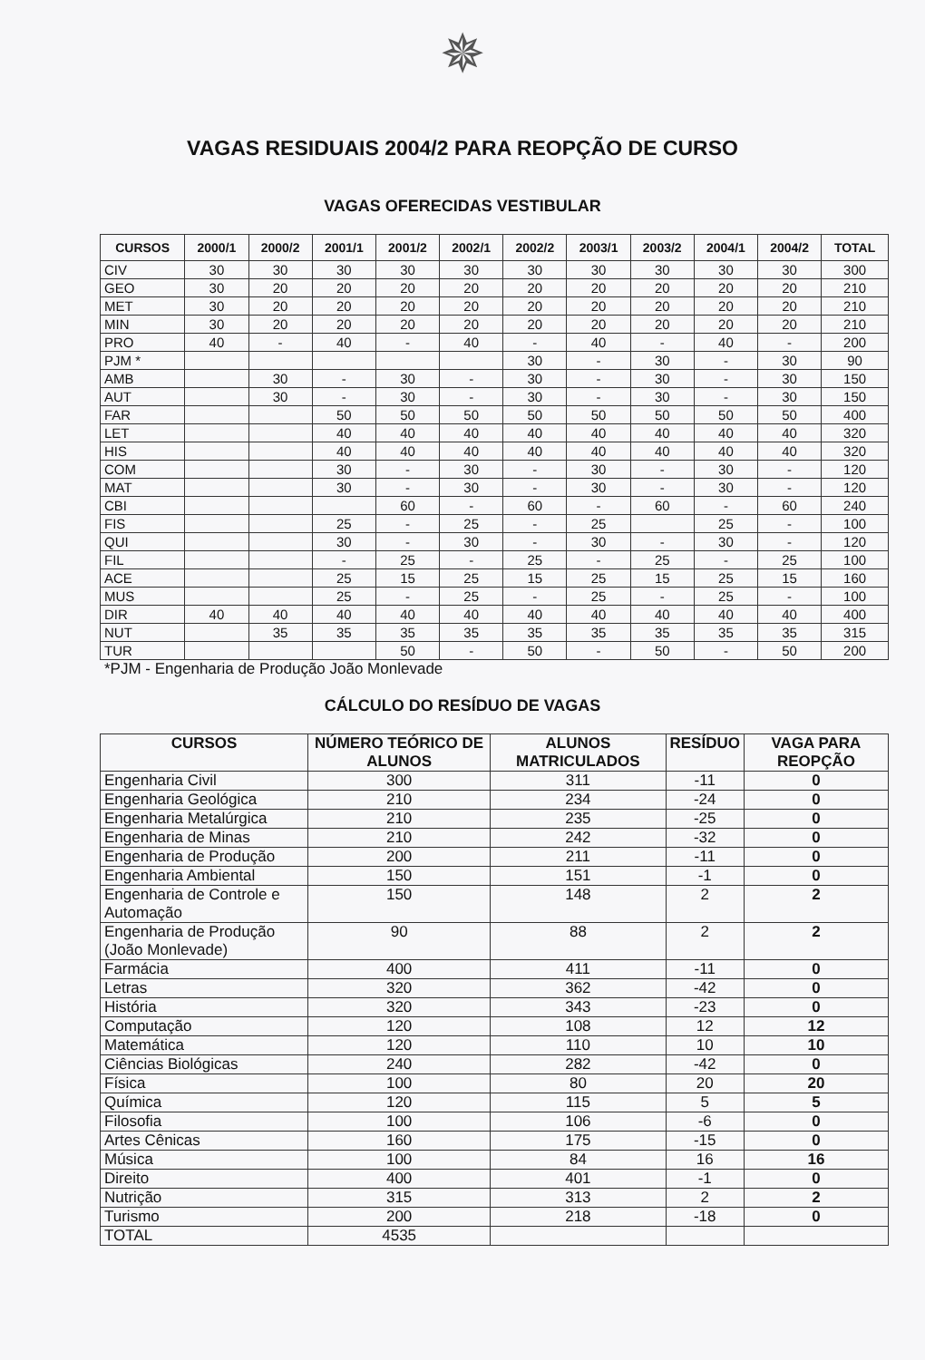✵
VAGAS RESIDUAIS 2004/2 PARA REOPÇÃO DE CURSO
VAGAS OFERECIDAS VESTIBULAR
| CURSOS | 2000/1 | 2000/2 | 2001/1 | 2001/2 | 2002/1 | 2002/2 | 2003/1 | 2003/2 | 2004/1 | 2004/2 | TOTAL |
| --- | --- | --- | --- | --- | --- | --- | --- | --- | --- | --- | --- |
| CIV | 30 | 30 | 30 | 30 | 30 | 30 | 30 | 30 | 30 | 30 | 300 |
| GEO | 30 | 20 | 20 | 20 | 20 | 20 | 20 | 20 | 20 | 20 | 210 |
| MET | 30 | 20 | 20 | 20 | 20 | 20 | 20 | 20 | 20 | 20 | 210 |
| MIN | 30 | 20 | 20 | 20 | 20 | 20 | 20 | 20 | 20 | 20 | 210 |
| PRO | 40 | - | 40 | - | 40 | - | 40 | - | 40 | - | 200 |
| PJM * | | | | | | 30 | - | 30 | - | 30 | 90 |
| AMB | | 30 | - | 30 | - | 30 | - | 30 | - | 30 | 150 |
| AUT | | 30 | - | 30 | - | 30 | - | 30 | - | 30 | 150 |
| FAR | | | 50 | 50 | 50 | 50 | 50 | 50 | 50 | 50 | 400 |
| LET | | | 40 | 40 | 40 | 40 | 40 | 40 | 40 | 40 | 320 |
| HIS | | | 40 | 40 | 40 | 40 | 40 | 40 | 40 | 40 | 320 |
| COM | | | 30 | - | 30 | - | 30 | - | 30 | - | 120 |
| MAT | | | 30 | - | 30 | - | 30 | - | 30 | - | 120 |
| CBI | | | | 60 | - | 60 | - | 60 | - | 60 | 240 |
| FIS | | | 25 | - | 25 | - | 25 | | 25 | - | 100 |
| QUI | | | 30 | - | 30 | - | 30 | - | 30 | - | 120 |
| FIL | | | - | 25 | - | 25 | - | 25 | - | 25 | 100 |
| ACE | | | 25 | 15 | 25 | 15 | 25 | 15 | 25 | 15 | 160 |
| MUS | | | 25 | - | 25 | - | 25 | - | 25 | - | 100 |
| DIR | 40 | 40 | 40 | 40 | 40 | 40 | 40 | 40 | 40 | 40 | 400 |
| NUT | | 35 | 35 | 35 | 35 | 35 | 35 | 35 | 35 | 35 | 315 |
| TUR | | | | 50 | - | 50 | - | 50 | - | 50 | 200 |
*PJM - Engenharia de Produção João Monlevade
CÁLCULO DO RESÍDUO DE VAGAS
| CURSOS | NÚMERO TEÓRICO DE ALUNOS | ALUNOS MATRICULADOS | RESÍDUO | VAGA PARA REOPÇÃO |
| --- | --- | --- | --- | --- |
| Engenharia Civil | 300 | 311 | -11 | 0 |
| Engenharia Geológica | 210 | 234 | -24 | 0 |
| Engenharia Metalúrgica | 210 | 235 | -25 | 0 |
| Engenharia de Minas | 210 | 242 | -32 | 0 |
| Engenharia de Produção | 200 | 211 | -11 | 0 |
| Engenharia Ambiental | 150 | 151 | -1 | 0 |
| Engenharia de Controle e Automação | 150 | 148 | 2 | 2 |
| Engenharia de Produção (João Monlevade) | 90 | 88 | 2 | 2 |
| Farmácia | 400 | 411 | -11 | 0 |
| Letras | 320 | 362 | -42 | 0 |
| História | 320 | 343 | -23 | 0 |
| Computação | 120 | 108 | 12 | 12 |
| Matemática | 120 | 110 | 10 | 10 |
| Ciências Biológicas | 240 | 282 | -42 | 0 |
| Física | 100 | 80 | 20 | 20 |
| Química | 120 | 115 | 5 | 5 |
| Filosofia | 100 | 106 | -6 | 0 |
| Artes Cênicas | 160 | 175 | -15 | 0 |
| Música | 100 | 84 | 16 | 16 |
| Direito | 400 | 401 | -1 | 0 |
| Nutrição | 315 | 313 | 2 | 2 |
| Turismo | 200 | 218 | -18 | 0 |
| TOTAL | 4535 | | | |